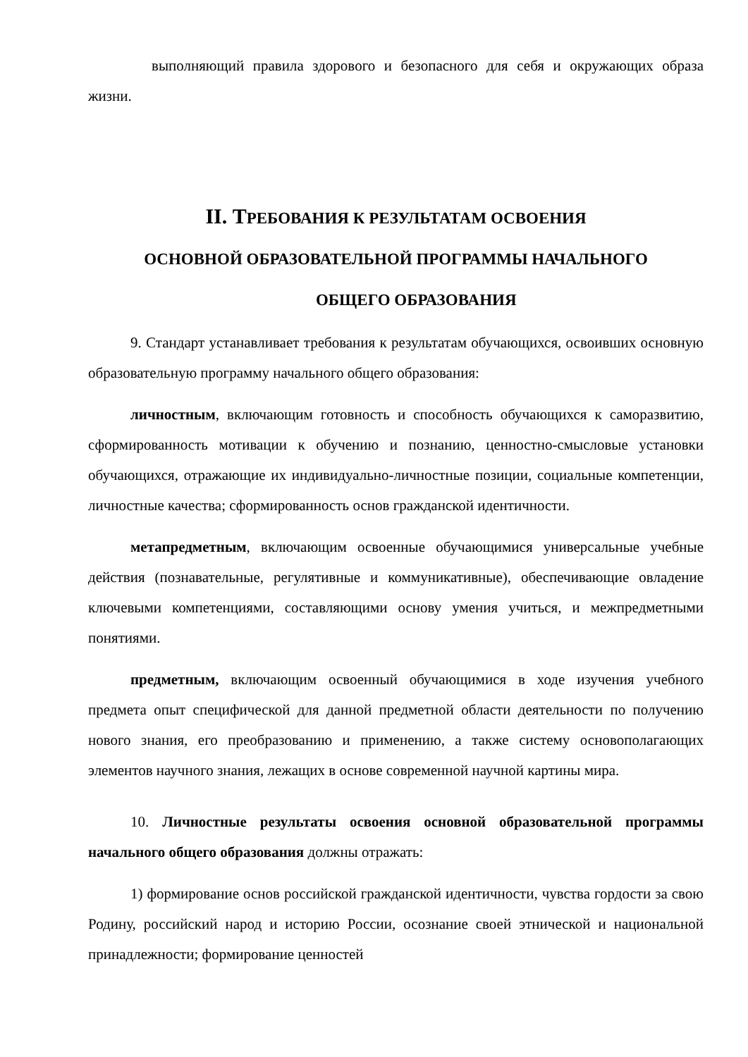выполняющий правила здорового и безопасного для себя и окружающих образа жизни.
II. ТРЕБОВАНИЯ К РЕЗУЛЬТАТАМ ОСВОЕНИЯ
ОСНОВНОЙ ОБРАЗОВАТЕЛЬНОЙ ПРОГРАММЫ НАЧАЛЬНОГО
ОБЩЕГО ОБРАЗОВАНИЯ
9. Стандарт устанавливает требования к результатам обучающихся, освоивших основную образовательную программу начального общего образования:
личностным, включающим готовность и способность обучающихся к саморазвитию, сформированность мотивации к обучению и познанию, ценностно-смысловые установки обучающихся, отражающие их индивидуально-личностные позиции, социальные компетенции, личностные качества; сформированность основ гражданской идентичности.
метапредметным, включающим освоенные обучающимися универсальные учебные действия (познавательные, регулятивные и коммуникативные), обеспечивающие овладение ключевыми компетенциями, составляющими основу умения учиться, и межпредметными понятиями.
предметным, включающим освоенный обучающимися в ходе изучения учебного предмета опыт специфической для данной предметной области деятельности по получению нового знания, его преобразованию и применению, а также систему основополагающих элементов научного знания, лежащих в основе современной научной картины мира.
10. Личностные результаты освоения основной образовательной программы начального общего образования должны отражать:
1) формирование основ российской гражданской идентичности, чувства гордости за свою Родину, российский народ и историю России, осознание своей этнической и национальной принадлежности; формирование ценностей